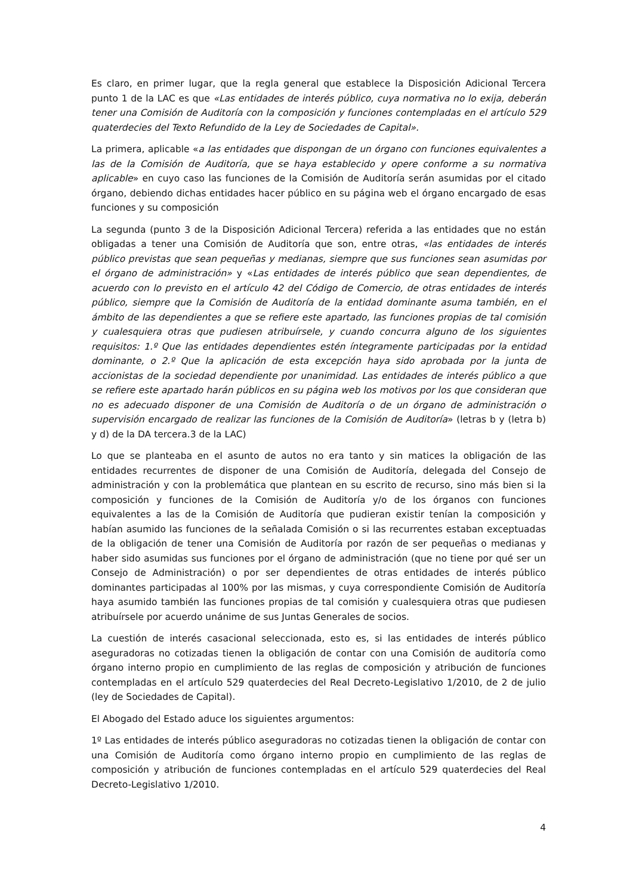Es claro, en primer lugar, que la regla general que establece la Disposición Adicional Tercera punto 1 de la LAC es que «Las entidades de interés público, cuya normativa no lo exija, deberán tener una Comisión de Auditoría con la composición y funciones contempladas en el artículo 529 quaterdecies del Texto Refundido de la Ley de Sociedades de Capital».
La primera, aplicable «a las entidades que dispongan de un órgano con funciones equivalentes a las de la Comisión de Auditoría, que se haya establecido y opere conforme a su normativa aplicable» en cuyo caso las funciones de la Comisión de Auditoría serán asumidas por el citado órgano, debiendo dichas entidades hacer público en su página web el órgano encargado de esas funciones y su composición
La segunda (punto 3 de la Disposición Adicional Tercera) referida a las entidades que no están obligadas a tener una Comisión de Auditoría que son, entre otras, «las entidades de interés público previstas que sean pequeñas y medianas, siempre que sus funciones sean asumidas por el órgano de administración» y «Las entidades de interés público que sean dependientes, de acuerdo con lo previsto en el artículo 42 del Código de Comercio, de otras entidades de interés público, siempre que la Comisión de Auditoría de la entidad dominante asuma también, en el ámbito de las dependientes a que se refiere este apartado, las funciones propias de tal comisión y cualesquiera otras que pudiesen atribuírsele, y cuando concurra alguno de los siguientes requisitos: 1.º Que las entidades dependientes estén íntegramente participadas por la entidad dominante, o 2.º Que la aplicación de esta excepción haya sido aprobada por la junta de accionistas de la sociedad dependiente por unanimidad. Las entidades de interés público a que se refiere este apartado harán públicos en su página web los motivos por los que consideran que no es adecuado disponer de una Comisión de Auditoría o de un órgano de administración o supervisión encargado de realizar las funciones de la Comisión de Auditoría» (letras b y (letra b) y d) de la DA tercera.3 de la LAC)
Lo que se planteaba en el asunto de autos no era tanto y sin matices la obligación de las entidades recurrentes de disponer de una Comisión de Auditoría, delegada del Consejo de administración y con la problemática que plantean en su escrito de recurso, sino más bien si la composición y funciones de la Comisión de Auditoría y/o de los órganos con funciones equivalentes a las de la Comisión de Auditoría que pudieran existir tenían la composición y habían asumido las funciones de la señalada Comisión o si las recurrentes estaban exceptuadas de la obligación de tener una Comisión de Auditoría por razón de ser pequeñas o medianas y haber sido asumidas sus funciones por el órgano de administración (que no tiene por qué ser un Consejo de Administración) o por ser dependientes de otras entidades de interés público dominantes participadas al 100% por las mismas, y cuya correspondiente Comisión de Auditoría haya asumido también las funciones propias de tal comisión y cualesquiera otras que pudiesen atribuírsele por acuerdo unánime de sus Juntas Generales de socios.
La cuestión de interés casacional seleccionada, esto es, si las entidades de interés público aseguradoras no cotizadas tienen la obligación de contar con una Comisión de auditoría como órgano interno propio en cumplimiento de las reglas de composición y atribución de funciones contempladas en el artículo 529 quaterdecies del Real Decreto-Legislativo 1/2010, de 2 de julio (ley de Sociedades de Capital).
El Abogado del Estado aduce los siguientes argumentos:
1º Las entidades de interés público aseguradoras no cotizadas tienen la obligación de contar con una Comisión de Auditoría como órgano interno propio en cumplimiento de las reglas de composición y atribución de funciones contempladas en el artículo 529 quaterdecies del Real Decreto-Legislativo 1/2010.
4